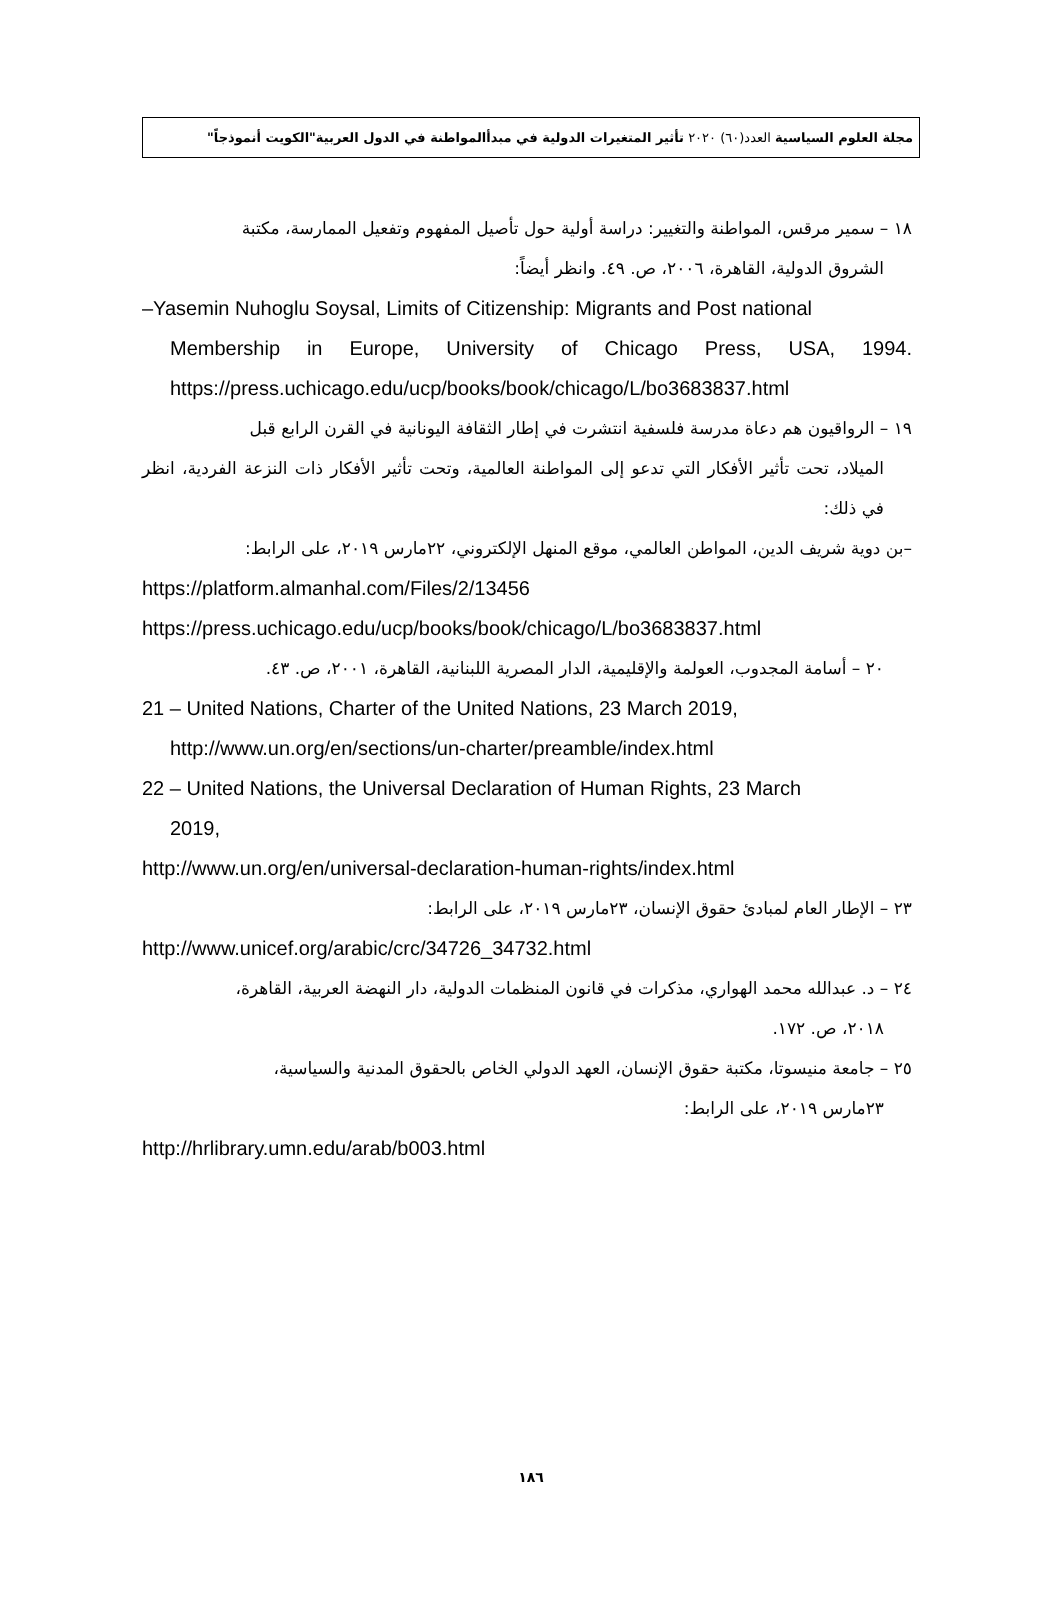مجلة العلوم السياسية العدد(٦٠) ٢٠٢٠ تأثير المتغيرات الدولية في مبدأالمواطنة في الدول العربية"الكويت أنموذجاً"
١٨ – سمير مرقس، المواطنة والتغيير: دراسة أولية حول تأصيل المفهوم وتفعيل الممارسة، مكتبة
الشروق الدولية، القاهرة، ٢٠٠٦، ص. ٤٩. وانظر أيضاً:
–Yasemin Nuhoglu Soysal, Limits of Citizenship: Migrants and Post national
Membership in Europe, University of Chicago Press, USA, 1994. https://press.uchicago.edu/ucp/books/book/chicago/L/bo3683837.html
١٩ – الرواقيون هم دعاة مدرسة فلسفية انتشرت في إطار الثقافة اليونانية في القرن الرابع قبل
الميلاد، تحت تأثير الأفكار التي تدعو إلى المواطنة العالمية، وتحت تأثير الأفكار ذات النزعة الفردية، انظر في ذلك:
–بن دوية شريف الدين، المواطن العالمي، موقع المنهل الإلكتروني، ٢٢مارس ٢٠١٩، على الرابط:
https://platform.almanhal.com/Files/2/13456
https://press.uchicago.edu/ucp/books/book/chicago/L/bo3683837.html
٢٠ – أسامة المجدوب، العولمة والإقليمية، الدار المصرية اللبنانية، القاهرة، ٢٠٠١، ص. ٤٣.
21 – United Nations, Charter of the United Nations, 23 March 2019,
http://www.un.org/en/sections/un-charter/preamble/index.html
22 – United Nations, the Universal Declaration of Human Rights, 23 March
2019,
http://www.un.org/en/universal-declaration-human-rights/index.html
٢٣ – الإطار العام لمبادئ حقوق الإنسان، ٢٣مارس ٢٠١٩، على الرابط:
http://www.unicef.org/arabic/crc/34726_34732.html
٢٤ – د. عبدالله محمد الهواري، مذكرات في قانون المنظمات الدولية، دار النهضة العربية، القاهرة،
٢٠١٨، ص. ١٧٢.
٢٥ – جامعة منيسوتا، مكتبة حقوق الإنسان، العهد الدولي الخاص بالحقوق المدنية والسياسية،
٢٣مارس ٢٠١٩، على الرابط:
http://hrlibrary.umn.edu/arab/b003.html
١٨٦